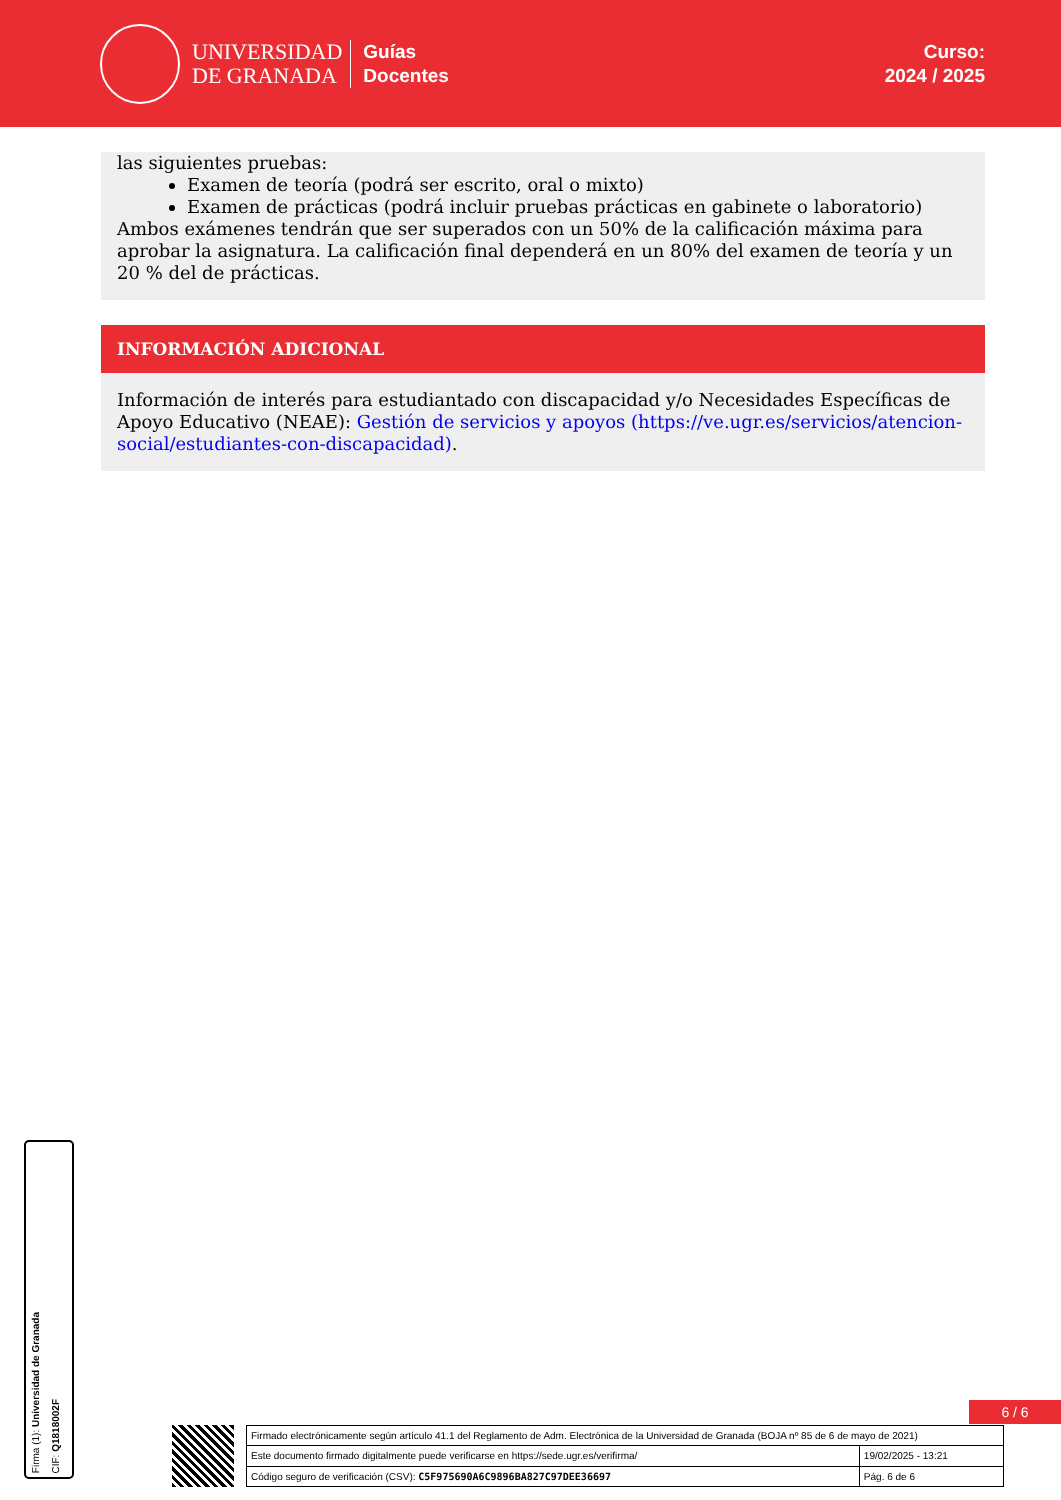UNIVERSIDAD
DE GRANADA
Guías
Docentes
Curso:
2024 / 2025
las siguientes pruebas:
Examen de teoría (podrá ser escrito, oral o mixto)
Examen de prácticas (podrá incluir pruebas prácticas en gabinete o laboratorio)
Ambos exámenes tendrán que ser superados con un 50% de la calificación máxima para aprobar la asignatura. La calificación final dependerá en un 80% del examen de teoría y un 20 % del de prácticas.
INFORMACIÓN ADICIONAL
Información de interés para estudiantado con discapacidad y/o Necesidades Específicas de Apoyo Educativo (NEAE): Gestión de servicios y apoyos (https://ve.ugr.es/servicios/atencion-social/estudiantes-con-discapacidad).
Firma (1): Universidad de Granada
CIF: Q1818002F
6 / 6
| Firmado electrónicamente según artículo 41.1 del Reglamento de Adm. Electrónica de la Universidad de Granada (BOJA nº 85 de 6 de mayo de 2021) | |
| Este documento firmado digitalmente puede verificarse en https://sede.ugr.es/verifirma/ | 19/02/2025 - 13:21 |
| Código seguro de verificación (CSV): C5F975690A6C9896BA827C97DEE36697 | Pág. 6 de 6 |